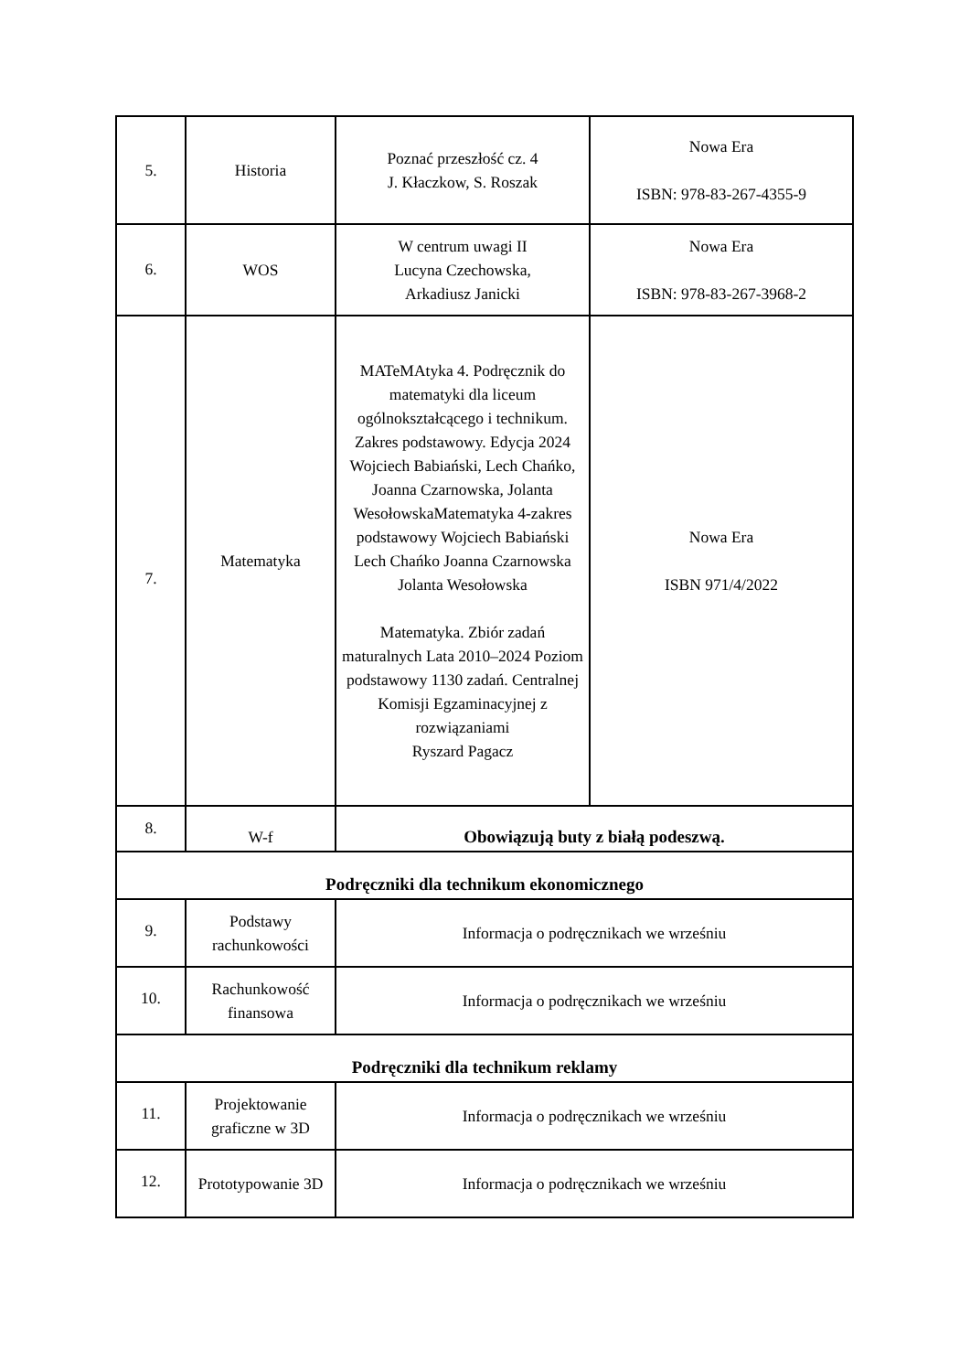| 5. | Historia | Poznać przeszłość cz. 4 J. Kłaczkow, S. Roszak | Nowa Era ISBN: 978-83-267-4355-9 |
| 6. | WOS | W centrum uwagi II Lucyna Czechowska, Arkadiusz Janicki | Nowa Era ISBN: 978-83-267-3968-2 |
| 7. | Matematyka | MATeMAtyka 4. Podręcznik do matematyki dla liceum ogólnokształcącego i technikum. Zakres podstawowy. Edycja 2024 Wojciech Babiański, Lech Chańko, Joanna Czarnowska, Jolanta WesołowskaMatematyka 4-zakres podstawowy Wojciech Babiański Lech Chańko Joanna Czarnowska Jolanta Wesołowska Matematyka. Zbiór zadań maturalnych Lata 2010–2024 Poziom podstawowy 1130 zadań. Centralnej Komisji Egzaminacyjnej z rozwiązaniami Ryszard Pagacz | Nowa Era ISBN 971/4/2022 |
| 8. | W-f | Obowiązują buty z białą podeszwą. | |
| Podręczniki dla technikum ekonomicznego | | | |
| 9. | Podstawy rachunkowości | Informacja o podręcznikach we wrześniu | |
| 10. | Rachunkowość finansowa | Informacja o podręcznikach we wrześniu | |
| Podręczniki dla technikum reklamy | | | |
| 11. | Projektowanie graficzne w 3D | Informacja o podręcznikach we wrześniu | |
| 12. | Prototypowanie 3D | Informacja o podręcznikach we wrześniu | |